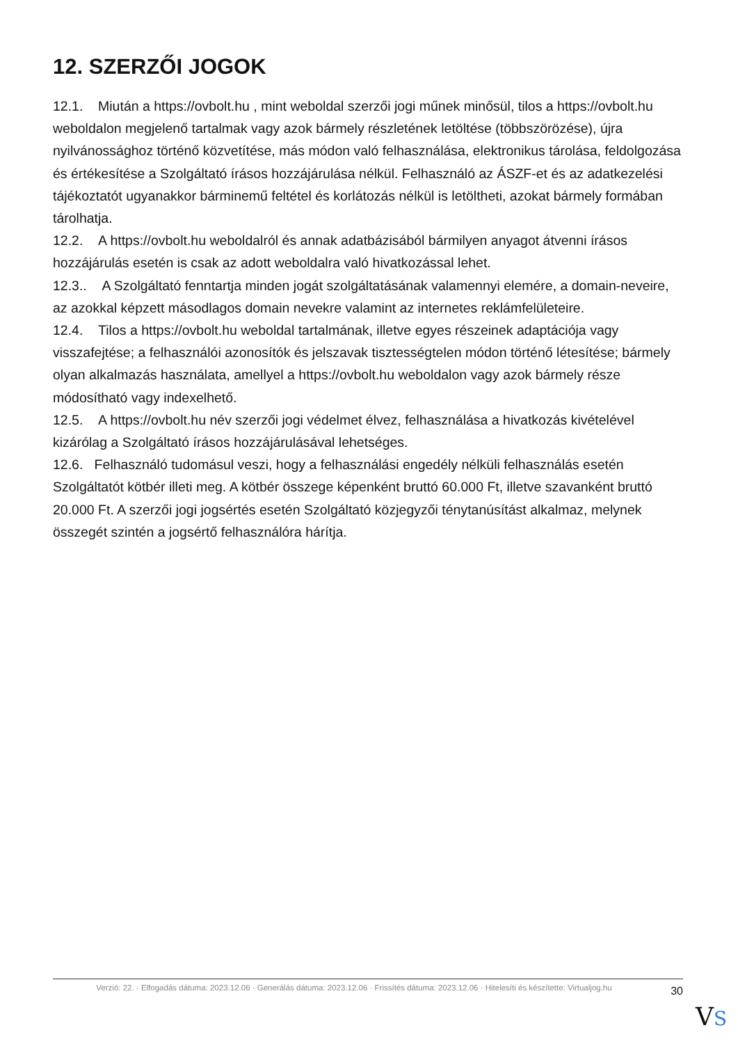12. SZERZŐI JOGOK
12.1. Miután a https://ovbolt.hu , mint weboldal szerzői jogi műnek minősül, tilos a https://ovbolt.hu weboldalon megjelenő tartalmak vagy azok bármely részletének letöltése (többszörözése), újra nyilvánossághoz történő közvetítése, más módon való felhasználása, elektronikus tárolása, feldolgozása és értékesítése a Szolgáltató írásos hozzájárulása nélkül. Felhasználó az ÁSZF-et és az adatkezelési tájékoztatót ugyanakkor bárminemű feltétel és korlátozás nélkül is letöltheti, azokat bármely formában tárolhatja.
12.2. A https://ovbolt.hu weboldalról és annak adatbázisából bármilyen anyagot átvenni írásos hozzájárulás esetén is csak az adott weboldalra való hivatkozással lehet.
12.3.. A Szolgáltató fenntartja minden jogát szolgáltatásának valamennyi elemére, a domain-neveire, az azokkal képzett másodlagos domain nevekre valamint az internetes reklámfelületeire.
12.4. Tilos a https://ovbolt.hu weboldal tartalmának, illetve egyes részeinek adaptációja vagy visszafejtése; a felhasználói azonosítók és jelszavak tisztességtelen módon történő létesítése; bármely olyan alkalmazás használata, amellyel a https://ovbolt.hu weboldalon vagy azok bármely része módosítható vagy indexelhető.
12.5. A https://ovbolt.hu név szerzői jogi védelmet élvez, felhasználása a hivatkozás kivételével kizárólag a Szolgáltató írásos hozzájárulásával lehetséges.
12.6. Felhasználó tudomásul veszi, hogy a felhasználási engedély nélküli felhasználás esetén Szolgáltatót kötbér illeti meg. A kötbér összege képenként bruttó 60.000 Ft, illetve szavanként bruttó 20.000 Ft. A szerzői jogi jogsértés esetén Szolgáltató közjegyzői ténytanúsítást alkalmaz, melynek összegét szintén a jogsértő felhasználóra hárítja.
Verzió: 22. · Elfogadás dátuma: 2023.12.06 · Generálás dátuma: 2023.12.06 · Frissítés dátuma: 2023.12.06 · Hitelesíti és készítette: Virtualjog.hu
30
VS